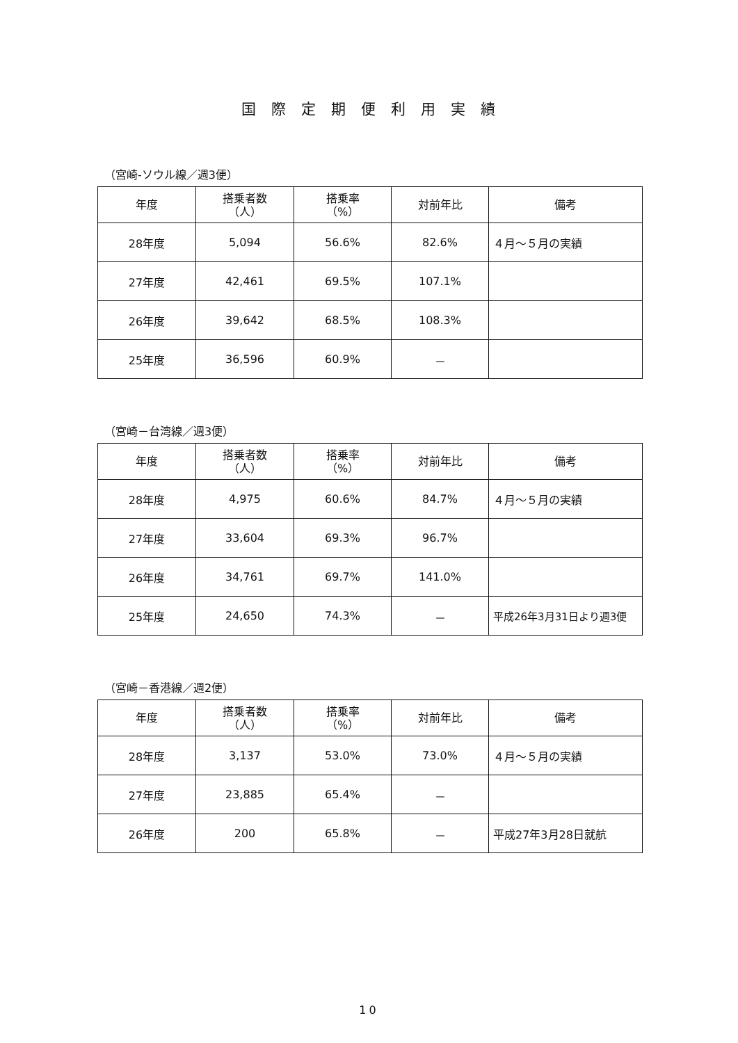国際定期便利用実績
（宮崎-ソウル線／週3便）
| 年度 | 搭乗者数 （人） | 搭乗率 （%） | 対前年比 | 備考 |
| --- | --- | --- | --- | --- |
| 28年度 | 5,094 | 56.6% | 82.6% | ４月～５月の実績 |
| 27年度 | 42,461 | 69.5% | 107.1% | |
| 26年度 | 39,642 | 68.5% | 108.3% | |
| 25年度 | 36,596 | 60.9% | － | |
（宮崎－台湾線／週3便）
| 年度 | 搭乗者数 （人） | 搭乗率 （%） | 対前年比 | 備考 |
| --- | --- | --- | --- | --- |
| 28年度 | 4,975 | 60.6% | 84.7% | ４月～５月の実績 |
| 27年度 | 33,604 | 69.3% | 96.7% | |
| 26年度 | 34,761 | 69.7% | 141.0% | |
| 25年度 | 24,650 | 74.3% | － | 平成26年3月31日より週3便 |
（宮崎－香港線／週2便）
| 年度 | 搭乗者数 （人） | 搭乗率 （%） | 対前年比 | 備考 |
| --- | --- | --- | --- | --- |
| 28年度 | 3,137 | 53.0% | 73.0% | ４月～５月の実績 |
| 27年度 | 23,885 | 65.4% | － | |
| 26年度 | 200 | 65.8% | － | 平成27年3月28日就航 |
10